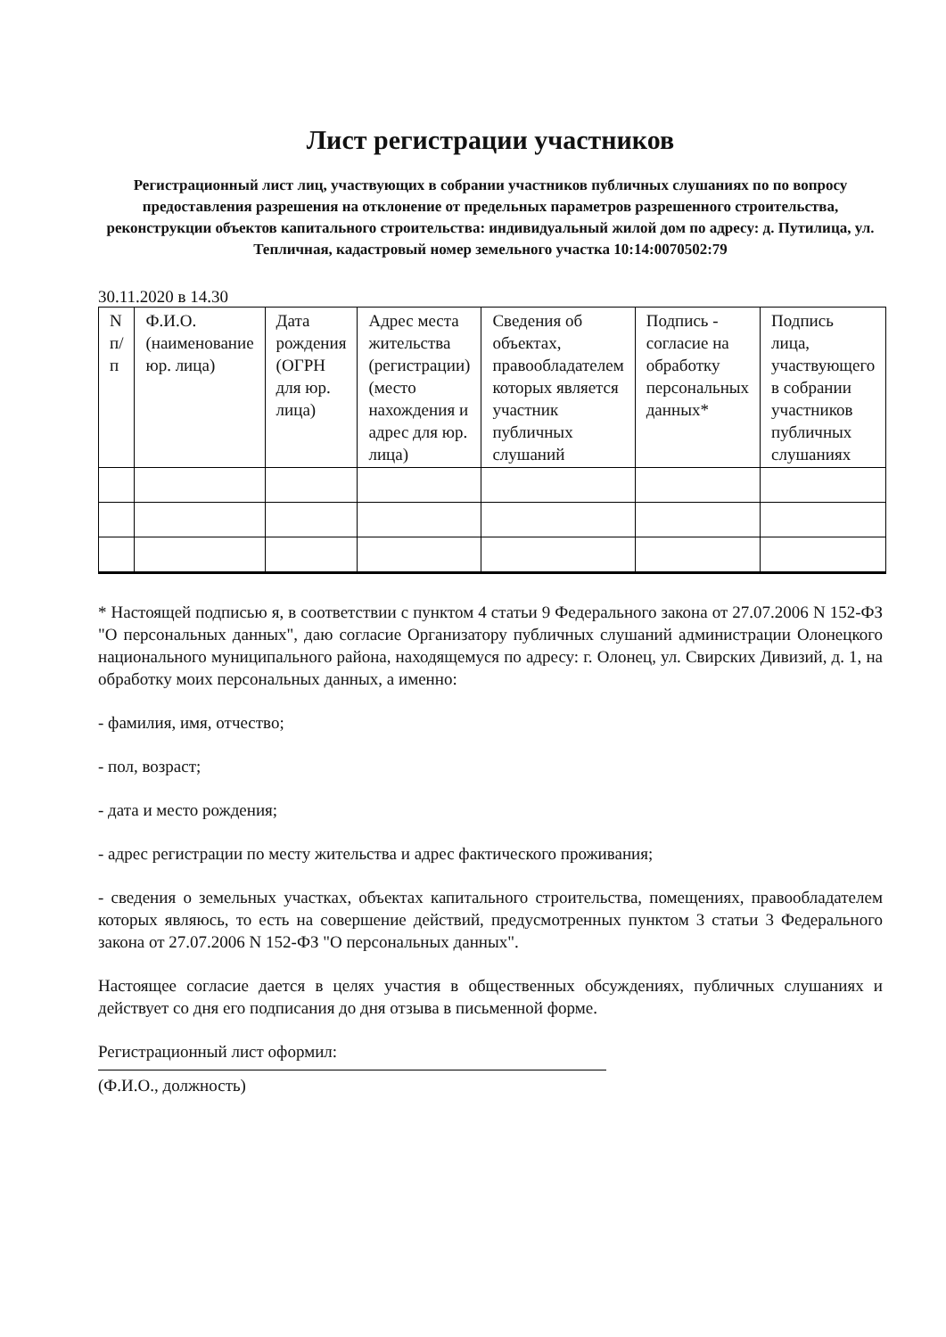Лист регистрации участников
Регистрационный лист лиц, участвующих в собрании участников публичных слушаниях по по вопросу предоставления разрешения на отклонение от предельных параметров разрешенного строительства, реконструкции объектов капитального строительства: индивидуальный жилой дом по адресу: д. Путилица, ул. Тепличная, кадастровый номер земельного участка 10:14:0070502:79
30.11.2020 в 14.30
| N п/п | Ф.И.О. (наименование юр. лица) | Дата рождения (ОГРН для юр. лица) | Адрес места жительства (регистрации) (место нахождения и адрес для юр. лица) | Сведения об объектах, правообладателем которых является участник публичных слушаний | Подпись - согласие на обработку персональных данных* | Подпись лица, участвующего в собрании участников публичных слушаниях |
* Настоящей подписью я, в соответствии с пунктом 4 статьи 9 Федерального закона от 27.07.2006 N 152-ФЗ "О персональных данных", даю согласие Организатору публичных слушаний администрации Олонецкого национального муниципального района, находящемуся по адресу: г. Олонец, ул. Свирских Дивизий, д. 1, на обработку моих персональных данных, а именно:
- фамилия, имя, отчество;
- пол, возраст;
- дата и место рождения;
- адрес регистрации по месту жительства и адрес фактического проживания;
- сведения о земельных участках, объектах капитального строительства, помещениях, правообладателем которых являюсь, то есть на совершение действий, предусмотренных пунктом 3 статьи 3 Федерального закона от 27.07.2006 N 152-ФЗ "О персональных данных".
Настоящее согласие дается в целях участия в общественных обсуждениях, публичных слушаниях и действует со дня его подписания до дня отзыва в письменной форме.
Регистрационный лист оформил:
(Ф.И.О., должность)